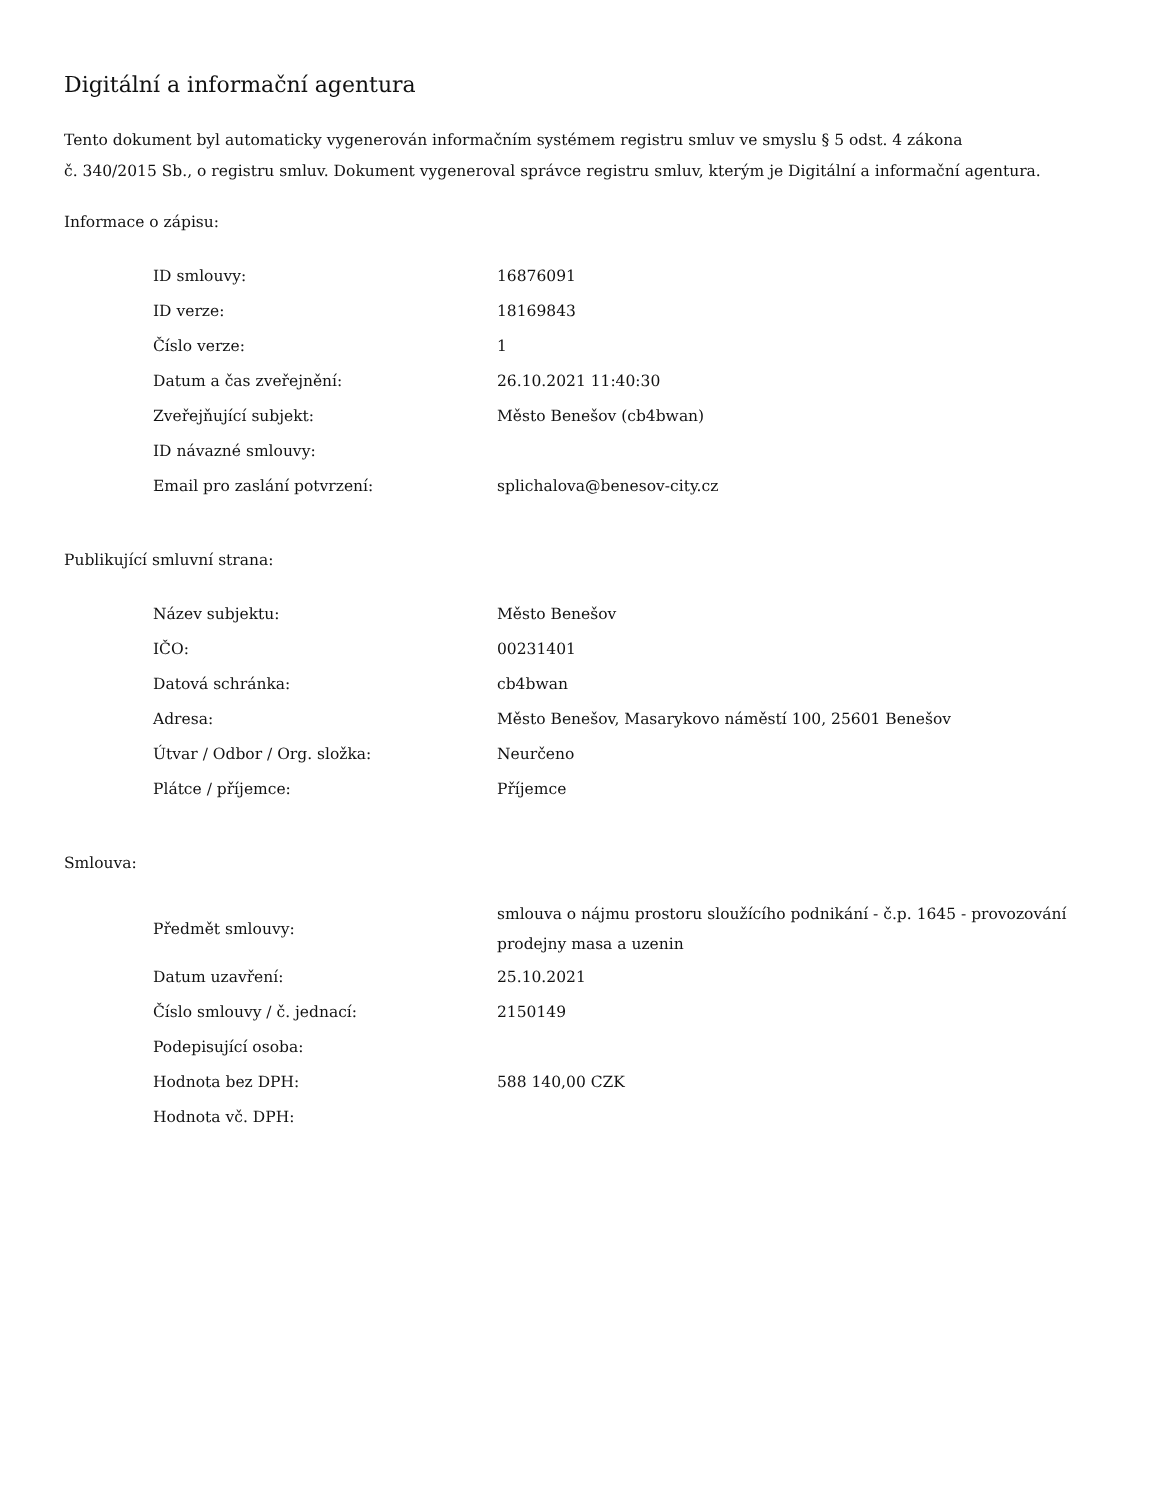Digitální a informační agentura
Tento dokument byl automaticky vygenerován informačním systémem registru smluv ve smyslu § 5 odst. 4 zákona
č. 340/2015 Sb., o registru smluv. Dokument vygeneroval správce registru smluv, kterým je Digitální a informační agentura.
Informace o zápisu:
| ID smlouvy: | 16876091 |
| ID verze: | 18169843 |
| Číslo verze: | 1 |
| Datum a čas zveřejnění: | 26.10.2021 11:40:30 |
| Zveřejňující subjekt: | Město Benešov (cb4bwan) |
| ID návazné smlouvy: | |
| Email pro zaslání potvrzení: | splichalova@benesov-city.cz |
Publikující smluvní strana:
| Název subjektu: | Město Benešov |
| IČO: | 00231401 |
| Datová schránka: | cb4bwan |
| Adresa: | Město Benešov, Masarykovo náměstí 100, 25601 Benešov |
| Útvar / Odbor / Org. složka: | Neurčeno |
| Plátce / příjemce: | Příjemce |
Smlouva:
| Předmět smlouvy: | smlouva o nájmu prostoru sloužícího podnikání - č.p. 1645 - provozování prodejny masa a uzenin |
| Datum uzavření: | 25.10.2021 |
| Číslo smlouvy / č. jednací: | 2150149 |
| Podepisující osoba: | |
| Hodnota bez DPH: | 588 140,00 CZK |
| Hodnota vč. DPH: | |